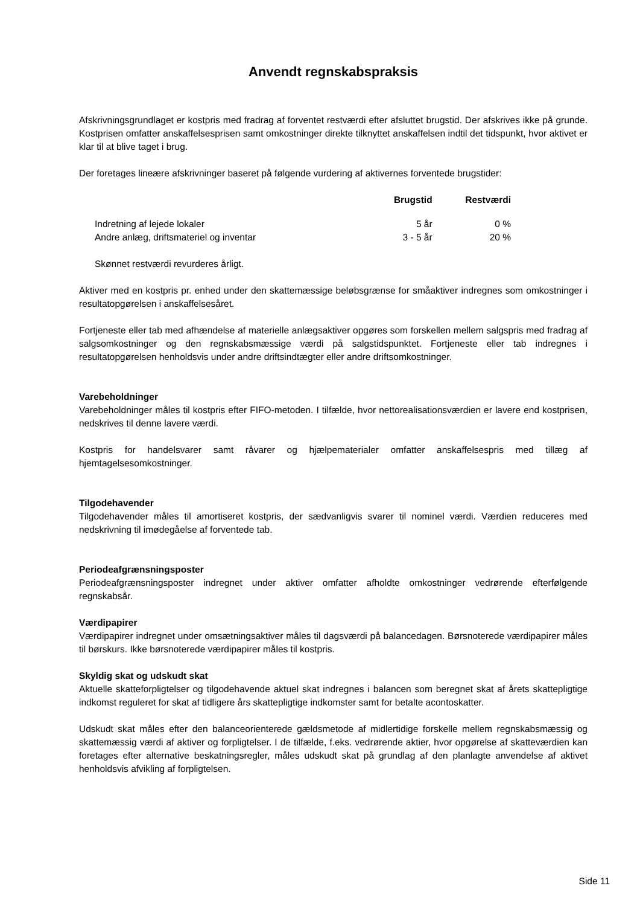Anvendt regnskabspraksis
Afskrivningsgrundlaget er kostpris med fradrag af forventet restværdi efter afsluttet brugstid. Der afskrives ikke på grunde. Kostprisen omfatter anskaffelsesprisen samt omkostninger direkte tilknyttet anskaffelsen indtil det tidspunkt, hvor aktivet er klar til at blive taget i brug.
Der foretages lineære afskrivninger baseret på følgende vurdering af aktivernes forventede brugstider:
| | Brugstid | Restværdi |
| --- | --- | --- |
| Indretning af lejede lokaler | 5 år | 0 % |
| Andre anlæg, driftsmateriel og inventar | 3 - 5 år | 20 % |
Skønnet restværdi revurderes årligt.
Aktiver med en kostpris pr. enhed under den skattemæssige beløbsgrænse for småaktiver indregnes som omkostninger i resultatopgørelsen i anskaffelsesåret.
Fortjeneste eller tab med afhændelse af materielle anlægsaktiver opgøres som forskellen mellem salgspris med fradrag af salgsomkostninger og den regnskabsmæssige værdi på salgstidspunktet. Fortjeneste eller tab indregnes i resultatopgørelsen henholdsvis under andre driftsindtægter eller andre driftsomkostninger.
Varebeholdninger
Varebeholdninger måles til kostpris efter FIFO-metoden. I tilfælde, hvor nettorealisationsværdien er lavere end kostprisen, nedskrives til denne lavere værdi.
Kostpris for handelsvarer samt råvarer og hjælpematerialer omfatter anskaffelsespris med tillæg af hjemtagelsesomkostninger.
Tilgodehavender
Tilgodehavender måles til amortiseret kostpris, der sædvanligvis svarer til nominel værdi. Værdien reduceres med nedskrivning til imødegåelse af forventede tab.
Periodeafgrænsningsposter
Periodeafgrænsningsposter indregnet under aktiver omfatter afholdte omkostninger vedrørende efterfølgende regnskabsår.
Værdipapirer
Værdipapirer indregnet under omsætningsaktiver måles til dagsværdi på balancedagen. Børsnoterede værdipapirer måles til børskurs. Ikke børsnoterede værdipapirer måles til kostpris.
Skyldig skat og udskudt skat
Aktuelle skatteforpligtelser og tilgodehavende aktuel skat indregnes i balancen som beregnet skat af årets skattepligtige indkomst reguleret for skat af tidligere års skattepligtige indkomster samt for betalte acontoskatter.
Udskudt skat måles efter den balanceorienterede gældsmetode af midlertidige forskelle mellem regnskabsmæssig og skattemæssig værdi af aktiver og forpligtelser. I de tilfælde, f.eks. vedrørende aktier, hvor opgørelse af skatteværdien kan foretages efter alternative beskatningsregler, måles udskudt skat på grundlag af den planlagte anvendelse af aktivet henholdsvis afvikling af forpligtelsen.
Side 11